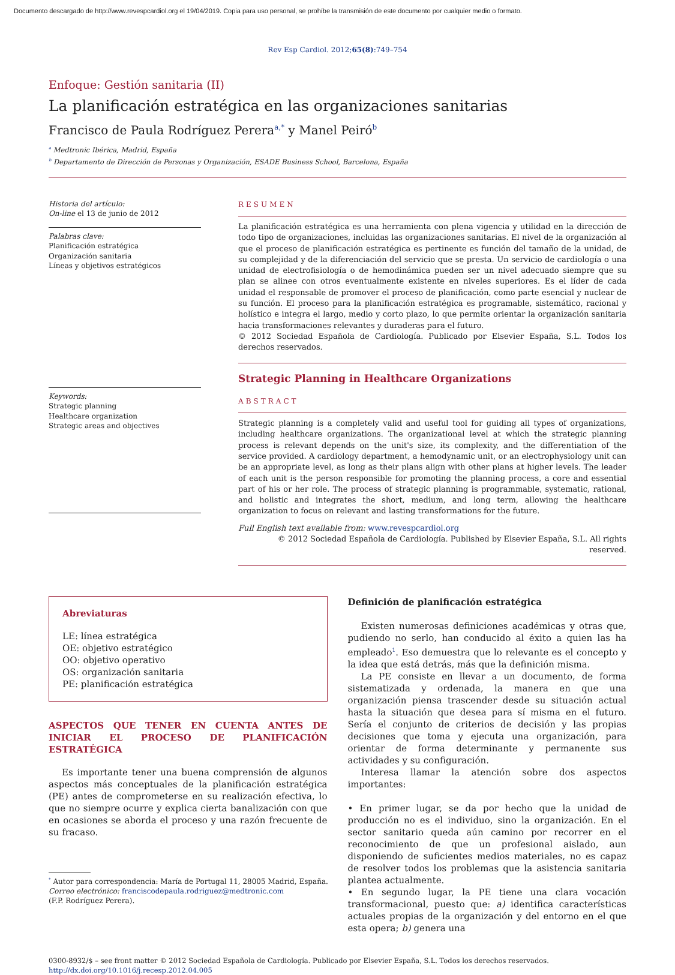Documento descargado de http://www.revespcardiol.org el 19/04/2019. Copia para uso personal, se prohíbe la transmisión de este documento por cualquier medio o formato.
Rev Esp Cardiol. 2012;65(8):749–754
Enfoque: Gestión sanitaria (II)
La planificación estratégica en las organizaciones sanitarias
Francisco de Paula Rodríguez Perera<sup>a,*</sup> y Manel Peiró<sup>b</sup>
<sup>a</sup> Medtronic Ibérica, Madrid, España
<sup>b</sup> Departamento de Dirección de Personas y Organización, ESADE Business School, Barcelona, España
Historia del artículo:
On-line el 13 de junio de 2012
Palabras clave:
Planificación estratégica
Organización sanitaria
Líneas y objetivos estratégicos
Keywords:
Strategic planning
Healthcare organization
Strategic areas and objectives
RESUMEN
La planificación estratégica es una herramienta con plena vigencia y utilidad en la dirección de todo tipo de organizaciones, incluidas las organizaciones sanitarias. El nivel de la organización al que el proceso de planificación estratégica es pertinente es función del tamaño de la unidad, de su complejidad y de la diferenciación del servicio que se presta. Un servicio de cardiología o una unidad de electrofisiología o de hemodinámica pueden ser un nivel adecuado siempre que su plan se alinee con otros eventualmente existente en niveles superiores. Es el líder de cada unidad el responsable de promover el proceso de planificación, como parte esencial y nuclear de su función. El proceso para la planificación estratégica es programable, sistemático, racional y holístico e integra el largo, medio y corto plazo, lo que permite orientar la organización sanitaria hacia transformaciones relevantes y duraderas para el futuro.
© 2012 Sociedad Española de Cardiología. Publicado por Elsevier España, S.L. Todos los derechos reservados.
Strategic Planning in Healthcare Organizations
ABSTRACT
Strategic planning is a completely valid and useful tool for guiding all types of organizations, including healthcare organizations. The organizational level at which the strategic planning process is relevant depends on the unit's size, its complexity, and the differentiation of the service provided. A cardiology department, a hemodynamic unit, or an electrophysiology unit can be an appropriate level, as long as their plans align with other plans at higher levels. The leader of each unit is the person responsible for promoting the planning process, a core and essential part of his or her role. The process of strategic planning is programmable, systematic, rational, and holistic and integrates the short, medium, and long term, allowing the healthcare organization to focus on relevant and lasting transformations for the future.
Full English text available from: www.revespcardiol.org
© 2012 Sociedad Española de Cardiología. Published by Elsevier España, S.L. All rights reserved.
Abreviaturas
LE: línea estratégica
OE: objetivo estratégico
OO: objetivo operativo
OS: organización sanitaria
PE: planificación estratégica
ASPECTOS QUE TENER EN CUENTA ANTES DE INICIAR EL PROCESO DE PLANIFICACIÓN ESTRATÉGICA
Es importante tener una buena comprensión de algunos aspectos más conceptuales de la planificación estratégica (PE) antes de comprometerse en su realización efectiva, lo que no siempre ocurre y explica cierta banalización con que en ocasiones se aborda el proceso y una razón frecuente de su fracaso.
<sup>*</sup> Autor para correspondencia: María de Portugal 11, 28005 Madrid, España.
Correo electrónico: franciscodepaula.rodriguez@medtronic.com
(F.P. Rodríguez Perera).
Definición de planificación estratégica
Existen numerosas definiciones académicas y otras que, pudiendo no serlo, han conducido al éxito a quien las ha empleado<sup>1</sup>. Eso demuestra que lo relevante es el concepto y la idea que está detrás, más que la definición misma.
La PE consiste en llevar a un documento, de forma sistematizada y ordenada, la manera en que una organización piensa trascender desde su situación actual hasta la situación que desea para sí misma en el futuro. Sería el conjunto de criterios de decisión y las propias decisiones que toma y ejecuta una organización, para orientar de forma determinante y permanente sus actividades y su configuración.
Interesa llamar la atención sobre dos aspectos importantes:
• En primer lugar, se da por hecho que la unidad de producción no es el individuo, sino la organización. En el sector sanitario queda aún camino por recorrer en el reconocimiento de que un profesional aislado, aun disponiendo de suficientes medios materiales, no es capaz de resolver todos los problemas que la asistencia sanitaria plantea actualmente.
• En segundo lugar, la PE tiene una clara vocación transformacional, puesto que: a) identifica características actuales propias de la organización y del entorno en el que esta opera; b) genera una
0300-8932/$ – see front matter © 2012 Sociedad Española de Cardiología. Publicado por Elsevier España, S.L. Todos los derechos reservados.
http://dx.doi.org/10.1016/j.recesp.2012.04.005